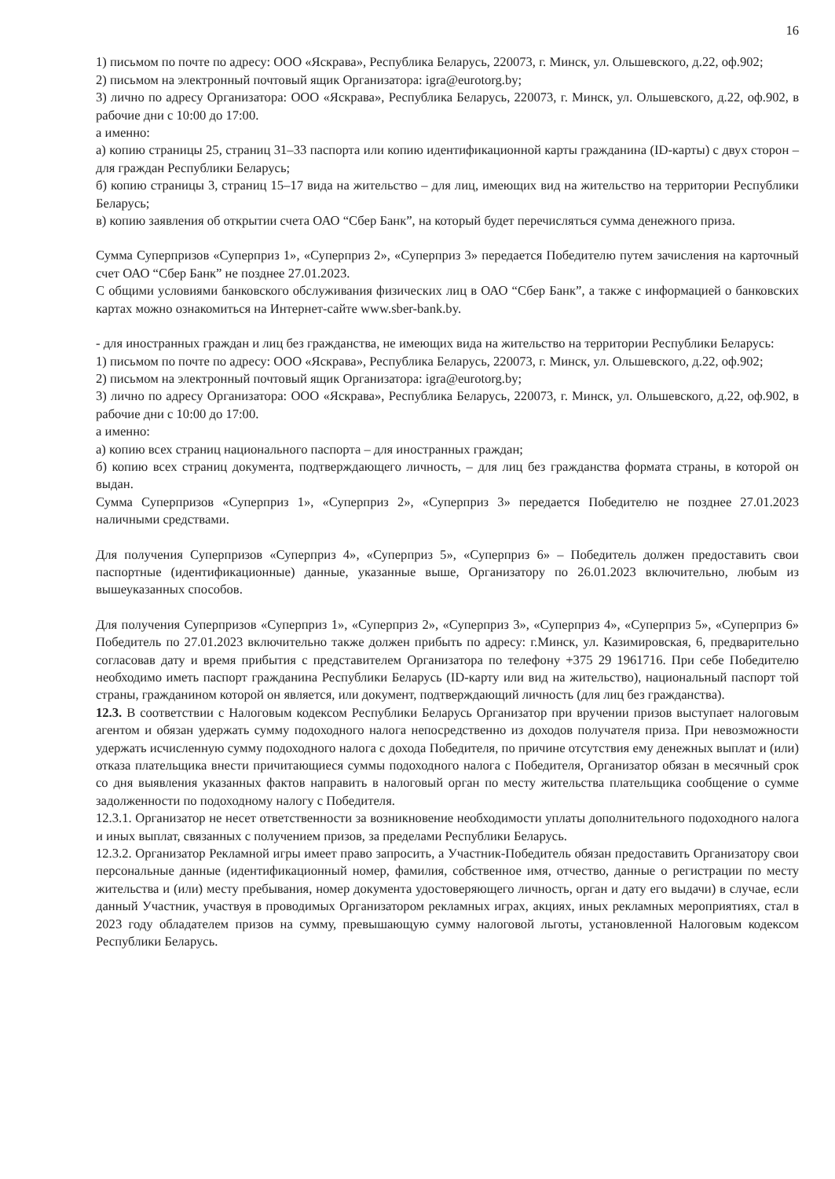16
1) письмом по почте по адресу: ООО «Яскрава», Республика Беларусь, 220073, г. Минск, ул. Ольшевского, д.22, оф.902;
2) письмом на электронный почтовый ящик Организатора: igra@eurotorg.by;
3) лично по адресу Организатора: ООО «Яскрава», Республика Беларусь, 220073, г. Минск, ул. Ольшевского, д.22, оф.902, в рабочие дни с 10:00 до 17:00.
а именно:
а) копию страницы 25, страниц 31–33 паспорта или копию идентификационной карты гражданина (ID-карты) с двух сторон – для граждан Республики Беларусь;
б) копию страницы 3, страниц 15–17 вида на жительство – для лиц, имеющих вид на жительство на территории Республики Беларусь;
в) копию заявления об открытии счета ОАО “Сбер Банк”, на который будет перечисляться сумма денежного приза.
Сумма Суперпризов «Суперприз 1», «Суперприз 2», «Суперприз 3» передается Победителю путем зачисления на карточный счет ОАО “Сбер Банк” не позднее 27.01.2023.
С общими условиями банковского обслуживания физических лиц в ОАО “Сбер Банк”, а также с информацией о банковских картах можно ознакомиться на Интернет-сайте www.sber-bank.by.
- для иностранных граждан и лиц без гражданства, не имеющих вида на жительство на территории Республики Беларусь:
1) письмом по почте по адресу: ООО «Яскрава», Республика Беларусь, 220073, г. Минск, ул. Ольшевского, д.22, оф.902;
2) письмом на электронный почтовый ящик Организатора: igra@eurotorg.by;
3) лично по адресу Организатора: ООО «Яскрава», Республика Беларусь, 220073, г. Минск, ул. Ольшевского, д.22, оф.902, в рабочие дни с 10:00 до 17:00.
а именно:
а) копию всех страниц национального паспорта – для иностранных граждан;
б) копию всех страниц документа, подтверждающего личность, – для лиц без гражданства формата страны, в которой он выдан.
Сумма Суперпризов «Суперприз 1», «Суперприз 2», «Суперприз 3» передается Победителю не позднее 27.01.2023 наличными средствами.
Для получения Суперпризов «Суперприз 4», «Суперприз 5», «Суперприз 6» – Победитель должен предоставить свои паспортные (идентификационные) данные, указанные выше, Организатору по 26.01.2023 включительно, любым из вышеуказанных способов.
Для получения Суперпризов «Суперприз 1», «Суперприз 2», «Суперприз 3», «Суперприз 4», «Суперприз 5», «Суперприз 6» Победитель по 27.01.2023 включительно также должен прибыть по адресу: г.Минск, ул. Казимировская, 6, предварительно согласовав дату и время прибытия с представителем Организатора по телефону +375 29 1961716. При себе Победителю необходимо иметь паспорт гражданина Республики Беларусь (ID-карту или вид на жительство), национальный паспорт той страны, гражданином которой он является, или документ, подтверждающий личность (для лиц без гражданства).
12.3. В соответствии с Налоговым кодексом Республики Беларусь Организатор при вручении призов выступает налоговым агентом и обязан удержать сумму подоходного налога непосредственно из доходов получателя приза. При невозможности удержать исчисленную сумму подоходного налога с дохода Победителя, по причине отсутствия ему денежных выплат и (или) отказа плательщика внести причитающиеся суммы подоходного налога с Победителя, Организатор обязан в месячный срок со дня выявления указанных фактов направить в налоговый орган по месту жительства плательщика сообщение о сумме задолженности по подоходному налогу с Победителя.
12.3.1. Организатор не несет ответственности за возникновение необходимости уплаты дополнительного подоходного налога и иных выплат, связанных с получением призов, за пределами Республики Беларусь.
12.3.2. Организатор Рекламной игры имеет право запросить, а Участник-Победитель обязан предоставить Организатору свои персональные данные (идентификационный номер, фамилия, собственное имя, отчество, данные о регистрации по месту жительства и (или) месту пребывания, номер документа удостоверяющего личность, орган и дату его выдачи) в случае, если данный Участник, участвуя в проводимых Организатором рекламных играх, акциях, иных рекламных мероприятиях, стал в 2023 году обладателем призов на сумму, превышающую сумму налоговой льготы, установленной Налоговым кодексом Республики Беларусь.